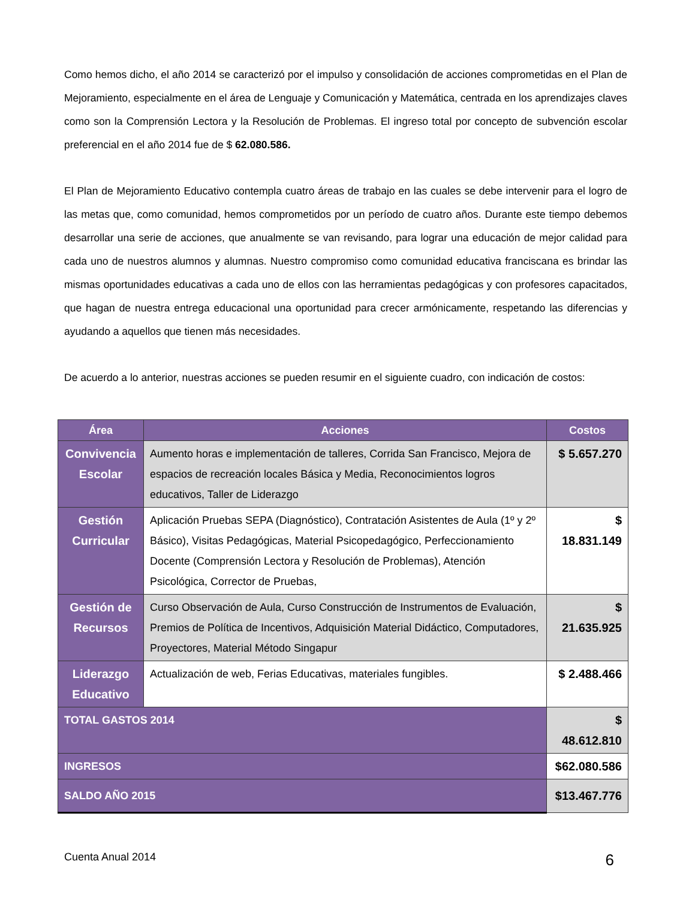Como hemos dicho, el año 2014 se caracterizó por el impulso y consolidación de acciones comprometidas en el Plan de Mejoramiento, especialmente en el área de Lenguaje y Comunicación y Matemática, centrada en los aprendizajes claves como son la Comprensión Lectora y la Resolución de Problemas. El ingreso total por concepto de subvención escolar preferencial en el año 2014 fue de $ 62.080.586.
El Plan de Mejoramiento Educativo contempla cuatro áreas de trabajo en las cuales se debe intervenir para el logro de las metas que, como comunidad, hemos comprometidos por un período de cuatro años. Durante este tiempo debemos desarrollar una serie de acciones, que anualmente se van revisando, para lograr una educación de mejor calidad para cada uno de nuestros alumnos y alumnas. Nuestro compromiso como comunidad educativa franciscana es brindar las mismas oportunidades educativas a cada uno de ellos con las herramientas pedagógicas y con profesores capacitados, que hagan de nuestra entrega educacional una oportunidad para crecer armónicamente, respetando las diferencias y ayudando a aquellos que tienen más necesidades.
De acuerdo a lo anterior, nuestras acciones se pueden resumir en el siguiente cuadro, con indicación de costos:
| Área | Acciones | Costos |
| --- | --- | --- |
| Convivencia Escolar | Aumento horas e implementación de talleres, Corrida San Francisco, Mejora de espacios de recreación locales Básica y Media, Reconocimientos logros educativos, Taller de Liderazgo | $ 5.657.270 |
| Gestión Curricular | Aplicación Pruebas SEPA (Diagnóstico), Contratación Asistentes de Aula (1º y 2º Básico), Visitas Pedagógicas, Material Psicopedagógico, Perfeccionamiento Docente (Comprensión Lectora y Resolución de Problemas), Atención Psicológica, Corrector de Pruebas, | $ 18.831.149 |
| Gestión de Recursos | Curso Observación de Aula, Curso Construcción de Instrumentos de Evaluación, Premios de Política de Incentivos, Adquisición Material Didáctico, Computadores, Proyectores, Material Método Singapur | $ 21.635.925 |
| Liderazgo Educativo | Actualización de web, Ferias Educativas, materiales fungibles. | $ 2.488.466 |
| TOTAL GASTOS 2014 | | $ 48.612.810 |
| INGRESOS | | $62.080.586 |
| SALDO AÑO 2015 | | $13.467.776 |
Cuenta Anual 2014 6